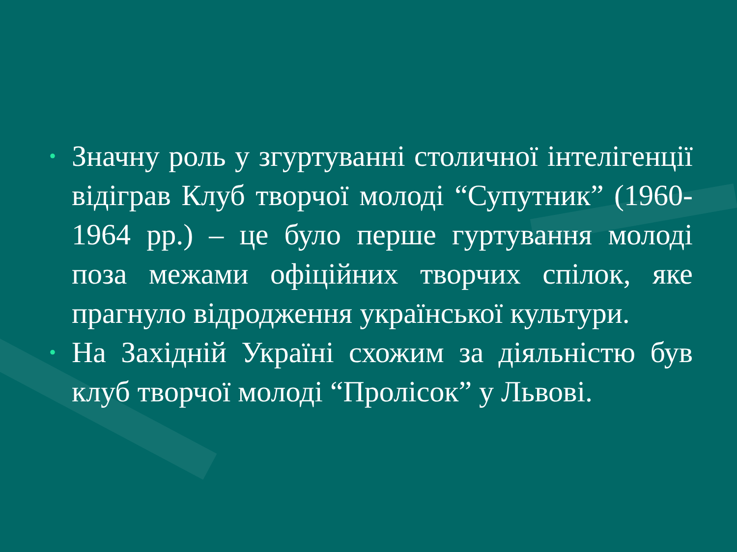• Значну роль у згуртуванні столичної інтелігенції відіграв Клуб творчої молоді “Супутник” (1960-1964 рр.) – це було перше гуртування молоді поза межами офіційних творчих спілок, яке прагнуло відродження української культури.
• На Західній Україні схожим за діяльністю був клуб творчої молоді “Пролісок” у Львові.